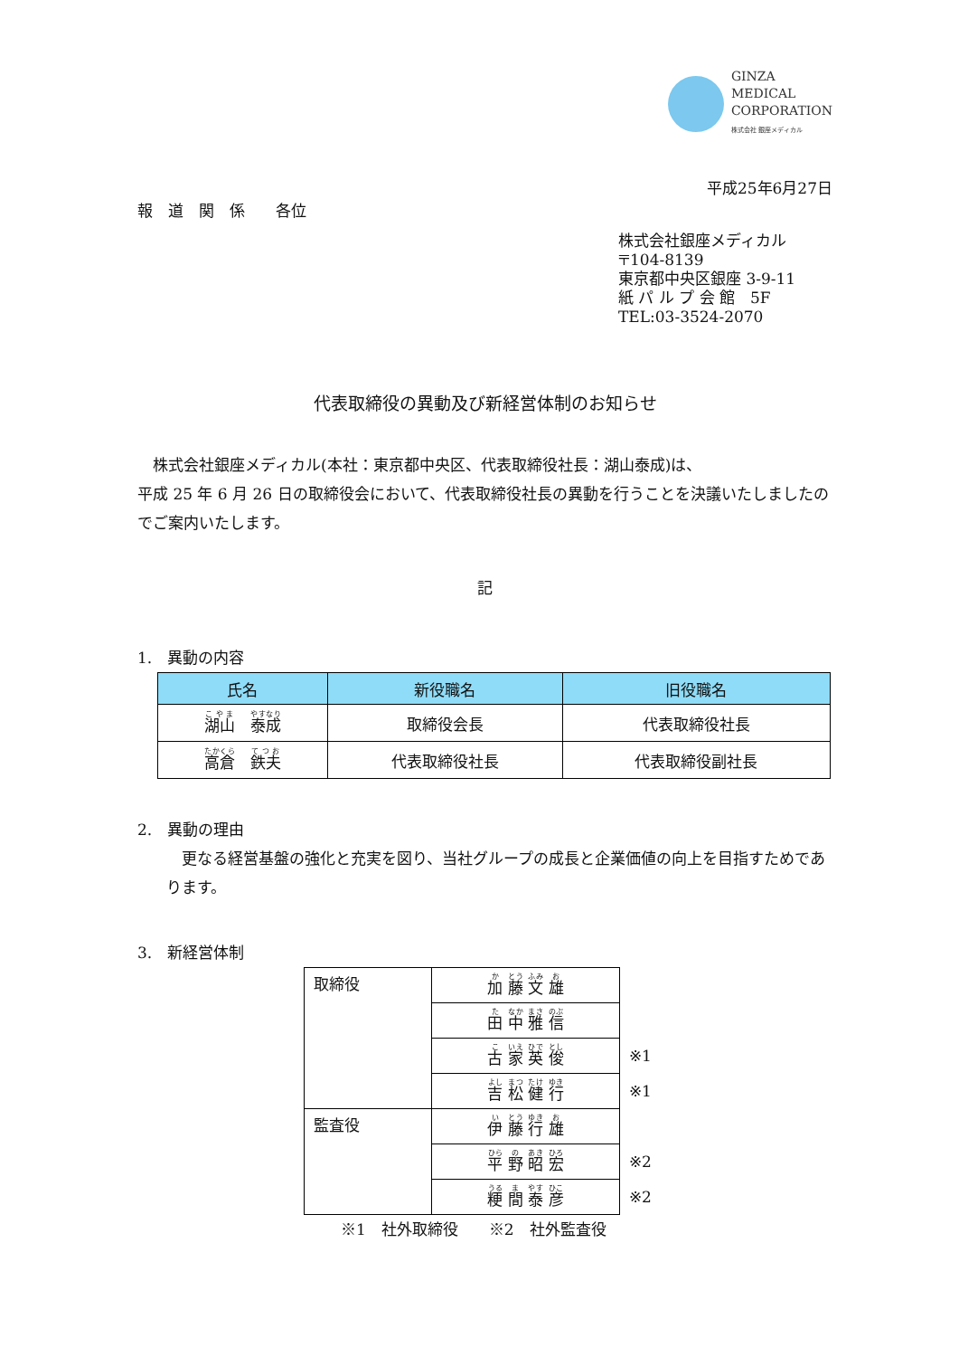GINZA
MEDICAL
CORPORATION
株式会社 銀座メディカル
平成25年6月27日
報　道　関　係　　各位
株式会社銀座メディカル
〒104-8139
東京都中央区銀座 3-9-11
紙 パ ル プ 会 館　5F
TEL:03-3524-2070
代表取締役の異動及び新経営体制のお知らせ
　株式会社銀座メディカル(本社：東京都中央区、代表取締役社長：湖山泰成)は、
平成 25 年 6 月 26 日の取締役会において、代表取締役社長の異動を行うことを決議いたしましたのでご案内いたします。
記
1.　異動の内容
| 氏名 | 新役職名 | 旧役職名 |
| --- | --- | --- |
| 湖山 泰成 | 取締役会長 | 代表取締役社長 |
| 高倉 鉄夫 | 代表取締役社長 | 代表取締役副社長 |
2.　異動の理由
　更なる経営基盤の強化と充実を図り、当社グループの成長と企業価値の向上を目指すためであります。
3.　新経営体制
| 取締役 | 加 藤 文 雄 | |
| | 田 中 雅 信 | |
| | 古 家 英 俊 | ※1 |
| | 吉 松 健 行 | ※1 |
| 監査役 | 伊 藤 行 雄 | |
| | 平 野 昭 宏 | ※2 |
| | 粳 間 泰 彦 | ※2 |
※1　社外取締役　　※2　社外監査役